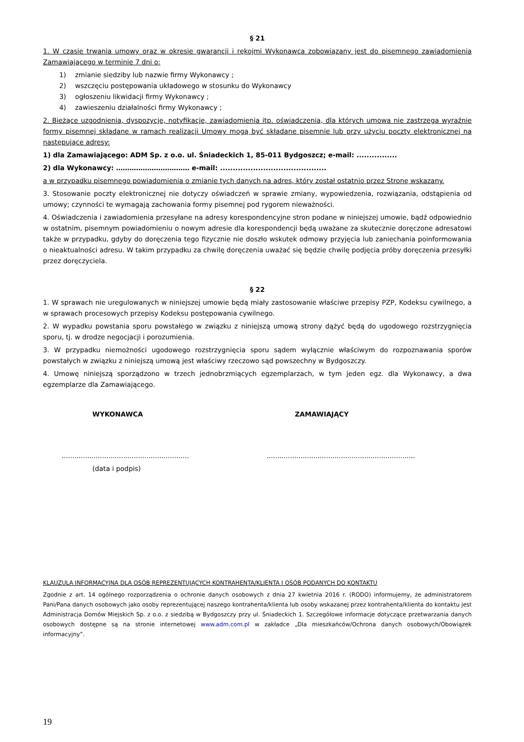§ 21
1. W czasie trwania umowy oraz w okresie gwarancji i rękojmi Wykonawca zobowiązany jest do pisemnego zawiadomienia Zamawiającego w terminie 7 dni o:
1) zmianie siedziby lub nazwie firmy Wykonawcy ;
2) wszczęciu postępowania układowego w stosunku do Wykonawcy
3) ogłoszeniu likwidacji firmy Wykonawcy ;
4) zawieszeniu działalności firmy Wykonawcy ;
2. Bieżące uzgodnienia, dyspozycje, notyfikacje, zawiadomienia itp. oświadczenia, dla których umowa nie zastrzega wyraźnie formy pisemnej składane w ramach realizacji Umowy mogą być składane pisemnie lub przy użyciu poczty elektronicznej na następujące adresy:
1) dla Zamawiającego: ADM Sp. z o.o. ul. Śniadeckich 1, 85-011 Bydgoszcz; e-mail: ................
2) dla Wykonawcy: …………………………… e-mail: ..........................................
a w przypadku pisemnego powiadomienia o zmianie tych danych na adres, który został ostatnio przez Stronę wskazany.
3. Stosowanie poczty elektronicznej nie dotyczy oświadczeń w sprawie zmiany, wypowiedzenia, rozwiązania, odstąpienia od umowy; czynności te wymagają zachowania formy pisemnej pod rygorem nieważności.
4. Oświadczenia i zawiadomienia przesyłane na adresy korespondencyjne stron podane w niniejszej umowie, bądź odpowiednio w ostatnim, pisemnym powiadomieniu o nowym adresie dla korespondencji będą uważane za skutecznie doręczone adresatowi także w przypadku, gdyby do doręczenia tego fizycznie nie doszło wskutek odmowy przyjęcia lub zaniechania poinformowania o nieaktualności adresu. W takim przypadku za chwilę doręczenia uważać się będzie chwilę podjęcia próby doręczenia przesyłki przez doręczyciela.
§ 22
1. W sprawach nie uregulowanych w niniejszej umowie będą miały zastosowanie właściwe przepisy PZP, Kodeksu cywilnego, a w sprawach procesowych przepisy Kodeksu postępowania cywilnego.
2. W wypadku powstania sporu powstałego w związku z niniejszą umową strony dążyć będą do ugodowego rozstrzygnięcia sporu, tj. w drodze negocjacji i porozumienia.
3. W przypadku niemożności ugodowego rozstrzygnięcia sporu sądem wyłącznie właściwym do rozpoznawania sporów powstałych w związku z niniejszą umową jest właściwy rzeczowo sąd powszechny w Bydgoszczy.
4. Umowę niniejszą sporządzono w trzech jednobrzmiących egzemplarzach, w tym jeden egz. dla Wykonawcy, a dwa egzemplarze dla Zamawiającego.
WYKONAWCA ZAMAWIAJĄCY
............................................................
......................................................................
(data i podpis)
KLAUZULA INFORMACYJNA DLA OSÓB REPREZENTUJĄCYCH KONTRAHENTA/KLIENTA I OSÓB PODANYCH DO KONTAKTU
Zgodnie z art. 14 ogólnego rozporządzenia o ochronie danych osobowych z dnia 27 kwietnia 2016 r. (RODO) informujemy, że administratorem Pani/Pana danych osobowych jako osoby reprezentującej naszego kontrahenta/klienta lub osoby wskazanej przez kontrahenta/klienta do kontaktu jest Administracja Domów Miejskich Sp. z o.o. z siedzibą w Bydgoszczy przy ul. Śniadeckich 1. Szczegółowe informacje dotyczące przetwarzania danych osobowych dostępne są na stronie internetowej www.adm.com.pl w zakładce „Dla mieszkańców/Ochrona danych osobowych/Obowiązek informacyjny”.
19